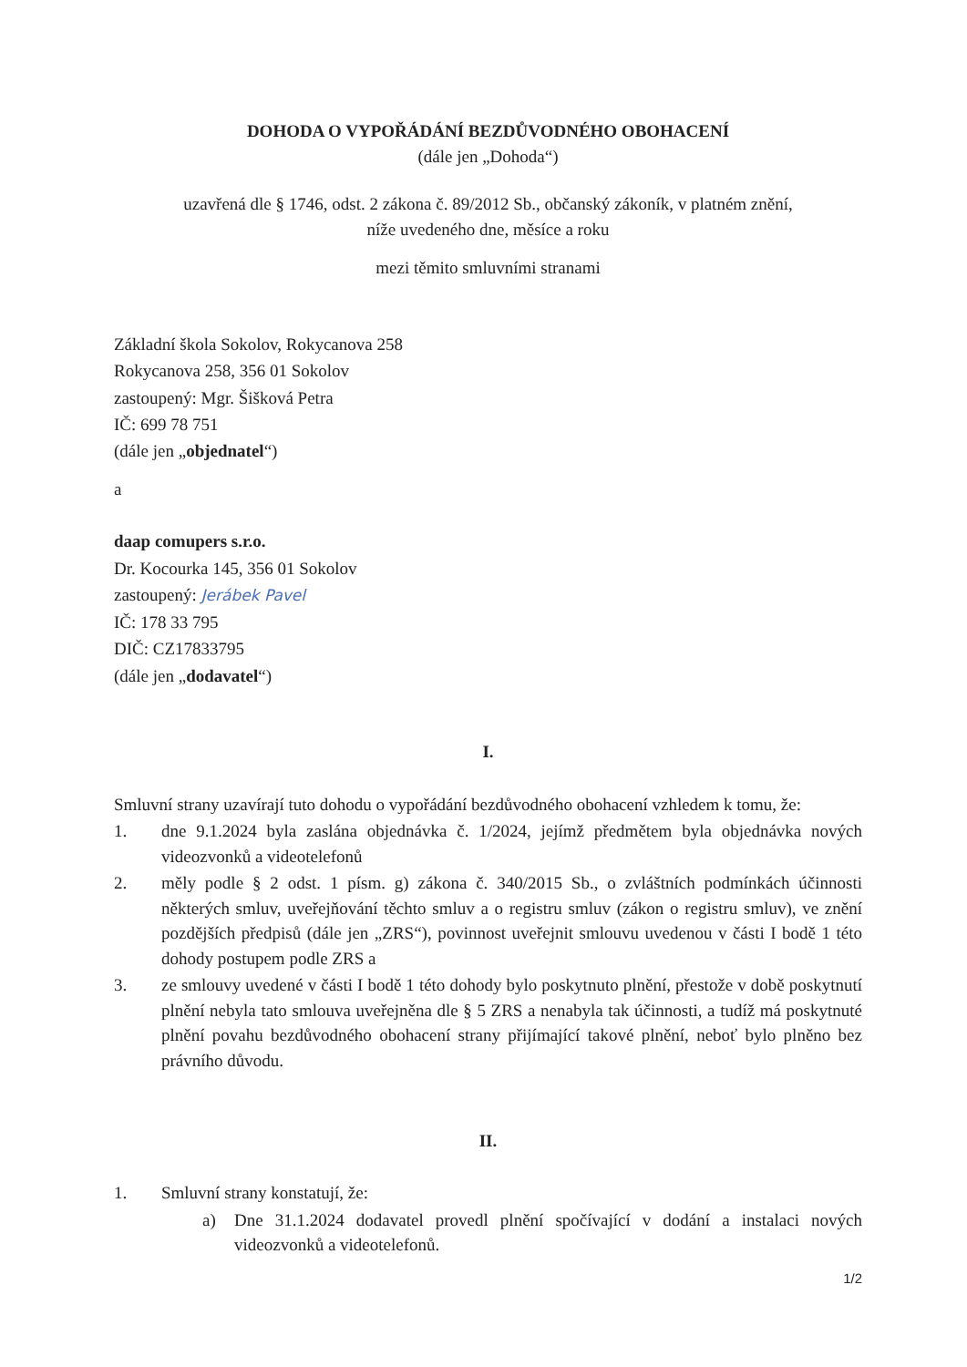DOHODA O VYPOŘÁDÁNÍ BEZDŮVODNÉHO OBOHACENÍ
(dále jen „Dohoda“)
uzavřená dle § 1746, odst. 2 zákona č. 89/2012 Sb., občanský zákoník, v platném znění,
níže uvedeného dne, měsíce a roku
mezi těmito smluvními stranami
Základní škola Sokolov, Rokycanova 258
Rokycanova 258, 356 01 Sokolov
zastoupený: Mgr. Šišková Petra
IČ: 699 78 751
(dále jen „objednatel“)
a
daap comupers s.r.o.
Dr. Kocourka 145, 356 01 Sokolov
zastoupený: Jerábek Pavel
IČ: 178 33 795
DIČ: CZ17833795
(dále jen „dodavatel“)
I.
Smluvní strany uzavírají tuto dohodu o vypořádání bezdůvodného obohacení vzhledem k tomu, že:
1. dne 9.1.2024 byla zaslána objednávka č. 1/2024, jejímž předmětem byla objednávka nových videozvonků a videotelefonů
2. měly podle § 2 odst. 1 písm. g) zákona č. 340/2015 Sb., o zvláštních podmínkách účinnosti některých smluv, uveřejňování těchto smluv a o registru smluv (zákon o registru smluv), ve znění pozdějších předpisů (dále jen „ZRS“), povinnost uveřejnit smlouvu uvedenou v části I bodě 1 této dohody postupem podle ZRS a
3. ze smlouvy uvedené v části I bodě 1 této dohody bylo poskytnuto plnění, přestože v době poskytnutí plnění nebyla tato smlouva uveřejněna dle § 5 ZRS a nenabyla tak účinnosti, a tudíž má poskytnuté plnění povahu bezdůvodného obohacení strany přijímající takové plnění, neboť bylo plněno bez právního důvodu.
II.
1. Smluvní strany konstatují, že:
a) Dne 31.1.2024 dodavatel provedl plnění spočívající v dodání a instalaci nových videozvonků a videotelefonů.
1/2